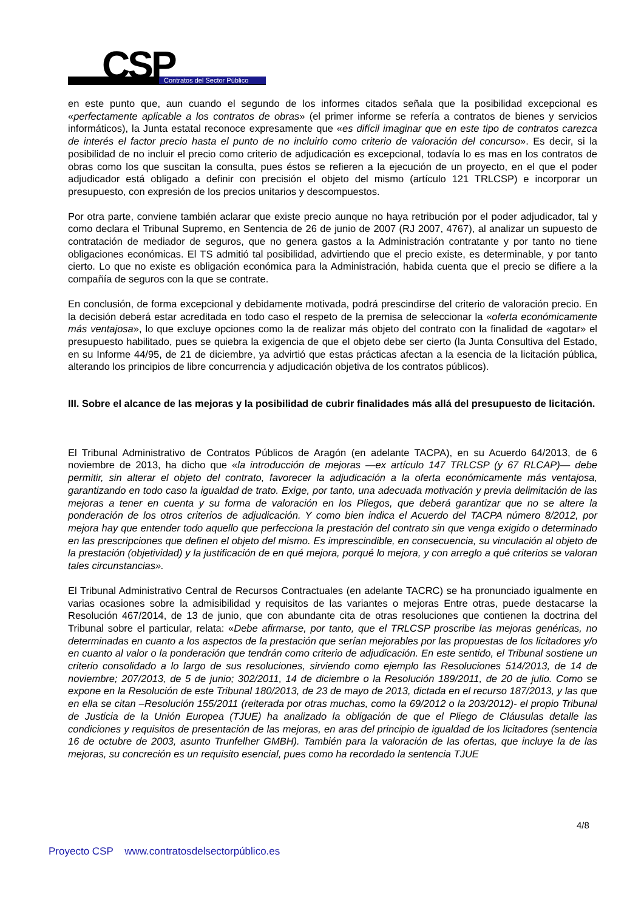CSP Contratos del Sector Público
en este punto que, aun cuando el segundo de los informes citados señala que la posibilidad excepcional es «perfectamente aplicable a los contratos de obras» (el primer informe se refería a contratos de bienes y servicios informáticos), la Junta estatal reconoce expresamente que «es difícil imaginar que en este tipo de contratos carezca de interés el factor precio hasta el punto de no incluirlo como criterio de valoración del concurso». Es decir, si la posibilidad de no incluir el precio como criterio de adjudicación es excepcional, todavía lo es mas en los contratos de obras como los que suscitan la consulta, pues éstos se refieren a la ejecución de un proyecto, en el que el poder adjudicador está obligado a definir con precisión el objeto del mismo (artículo 121 TRLCSP) e incorporar un presupuesto, con expresión de los precios unitarios y descompuestos.
Por otra parte, conviene también aclarar que existe precio aunque no haya retribución por el poder adjudicador, tal y como declara el Tribunal Supremo, en Sentencia de 26 de junio de 2007 (RJ 2007, 4767), al analizar un supuesto de contratación de mediador de seguros, que no genera gastos a la Administración contratante y por tanto no tiene obligaciones económicas. El TS admitió tal posibilidad, advirtiendo que el precio existe, es determinable, y por tanto cierto. Lo que no existe es obligación económica para la Administración, habida cuenta que el precio se difiere a la compañía de seguros con la que se contrate.
En conclusión, de forma excepcional y debidamente motivada, podrá prescindirse del criterio de valoración precio. En la decisión deberá estar acreditada en todo caso el respeto de la premisa de seleccionar la «oferta económicamente más ventajosa», lo que excluye opciones como la de realizar más objeto del contrato con la finalidad de «agotar» el presupuesto habilitado, pues se quiebra la exigencia de que el objeto debe ser cierto (la Junta Consultiva del Estado, en su Informe 44/95, de 21 de diciembre, ya advirtió que estas prácticas afectan a la esencia de la licitación pública, alterando los principios de libre concurrencia y adjudicación objetiva de los contratos públicos).
III. Sobre el alcance de las mejoras y la posibilidad de cubrir finalidades más allá del presupuesto de licitación.
El Tribunal Administrativo de Contratos Públicos de Aragón (en adelante TACPA), en su Acuerdo 64/2013, de 6 noviembre de 2013, ha dicho que «la introducción de mejoras —ex artículo 147 TRLCSP (y 67 RLCAP)— debe permitir, sin alterar el objeto del contrato, favorecer la adjudicación a la oferta económicamente más ventajosa, garantizando en todo caso la igualdad de trato. Exige, por tanto, una adecuada motivación y previa delimitación de las mejoras a tener en cuenta y su forma de valoración en los Pliegos, que deberá garantizar que no se altere la ponderación de los otros criterios de adjudicación. Y como bien indica el Acuerdo del TACPA número 8/2012, por mejora hay que entender todo aquello que perfecciona la prestación del contrato sin que venga exigido o determinado en las prescripciones que definen el objeto del mismo. Es imprescindible, en consecuencia, su vinculación al objeto de la prestación (objetividad) y la justificación de en qué mejora, porqué lo mejora, y con arreglo a qué criterios se valoran tales circunstancias».
El Tribunal Administrativo Central de Recursos Contractuales (en adelante TACRC) se ha pronunciado igualmente en varias ocasiones sobre la admisibilidad y requisitos de las variantes o mejoras Entre otras, puede destacarse la Resolución 467/2014, de 13 de junio, que con abundante cita de otras resoluciones que contienen la doctrina del Tribunal sobre el particular, relata: «Debe afirmarse, por tanto, que el TRLCSP proscribe las mejoras genéricas, no determinadas en cuanto a los aspectos de la prestación que serían mejorables por las propuestas de los licitadores y/o en cuanto al valor o la ponderación que tendrán como criterio de adjudicación. En este sentido, el Tribunal sostiene un criterio consolidado a lo largo de sus resoluciones, sirviendo como ejemplo las Resoluciones 514/2013, de 14 de noviembre; 207/2013, de 5 de junio; 302/2011, 14 de diciembre o la Resolución 189/2011, de 20 de julio. Como se expone en la Resolución de este Tribunal 180/2013, de 23 de mayo de 2013, dictada en el recurso 187/2013, y las que en ella se citan –Resolución 155/2011 (reiterada por otras muchas, como la 69/2012 o la 203/2012)- el propio Tribunal de Justicia de la Unión Europea (TJUE) ha analizado la obligación de que el Pliego de Cláusulas detalle las condiciones y requisitos de presentación de las mejoras, en aras del principio de igualdad de los licitadores (sentencia 16 de octubre de 2003, asunto Trunfelher GMBH). También para la valoración de las ofertas, que incluye la de las mejoras, su concreción es un requisito esencial, pues como ha recordado la sentencia TJUE
4/8
Proyecto CSP www.contratosdelsectorpúblico.es